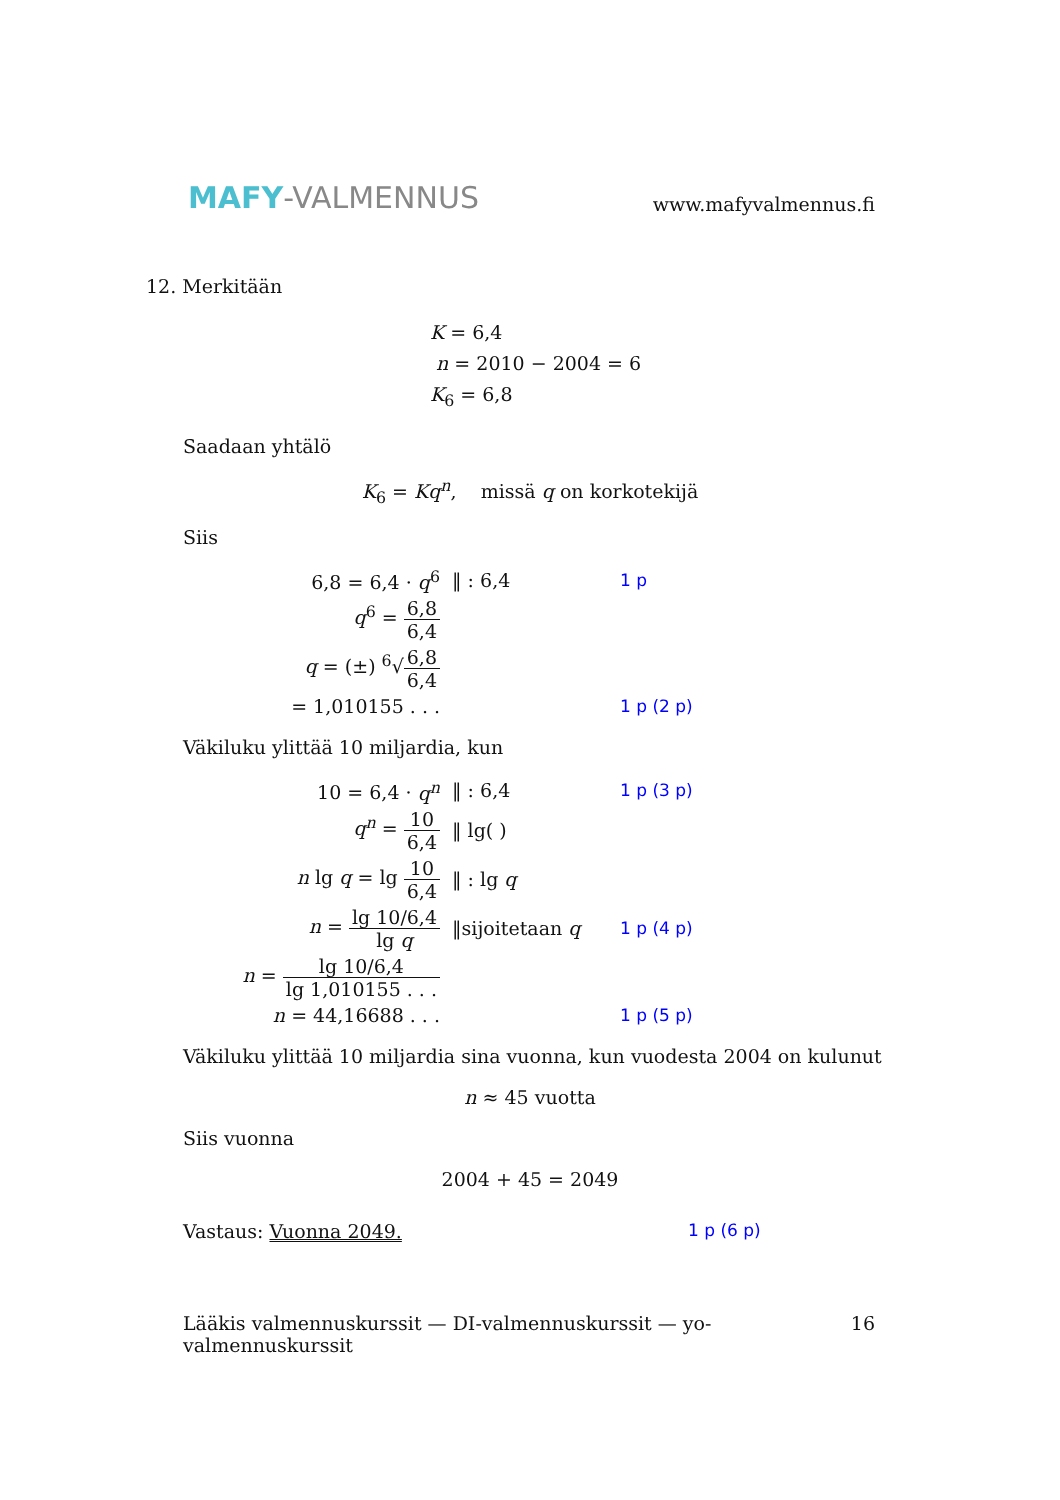MAFY-VALMENNUS
www.mafyvalmennus.fi
12. Merkitään
K = 6,4
n = 2010 − 2004 = 6
K<sub>6</sub> = 6,8
Saadaan yhtälö
K<sub>6</sub> = Kq<sup>n</sup>, missä q on korkotekijä
Siis
6,8 = 6,4 · q<sup>6</sup> ‖ : 6,4 1 p
q<sup>6</sup> = 6,8 6,4
q = (±) <sup>6</sup>√6,8 6,4
= 1,010155 . . . 1 p (2 p)
Väkiluku ylittää 10 miljardia, kun
10 = 6,4 · q<sup>n</sup> ‖ : 6,4 1 p (3 p)
q<sup>n</sup> = 10 6,4 ‖ lg( )
n lg q = lg 10 6,4 ‖ : lg q
n = lg 10/6,4 lg q ‖sijoitetaan q 1 p (4 p)
n = lg 10/6,4 lg 1,010155 . . .
n = 44,16688 . . . 1 p (5 p)
Väkiluku ylittää 10 miljardia sina vuonna, kun vuodesta 2004 on kulunut
n ≈ 45 vuotta
Siis vuonna
2004 + 45 = 2049
Vastaus: Vuonna 2049. 1 p (6 p)
Lääkis valmennuskurssit — DI-valmennuskurssit — yo-valmennuskurssit 16